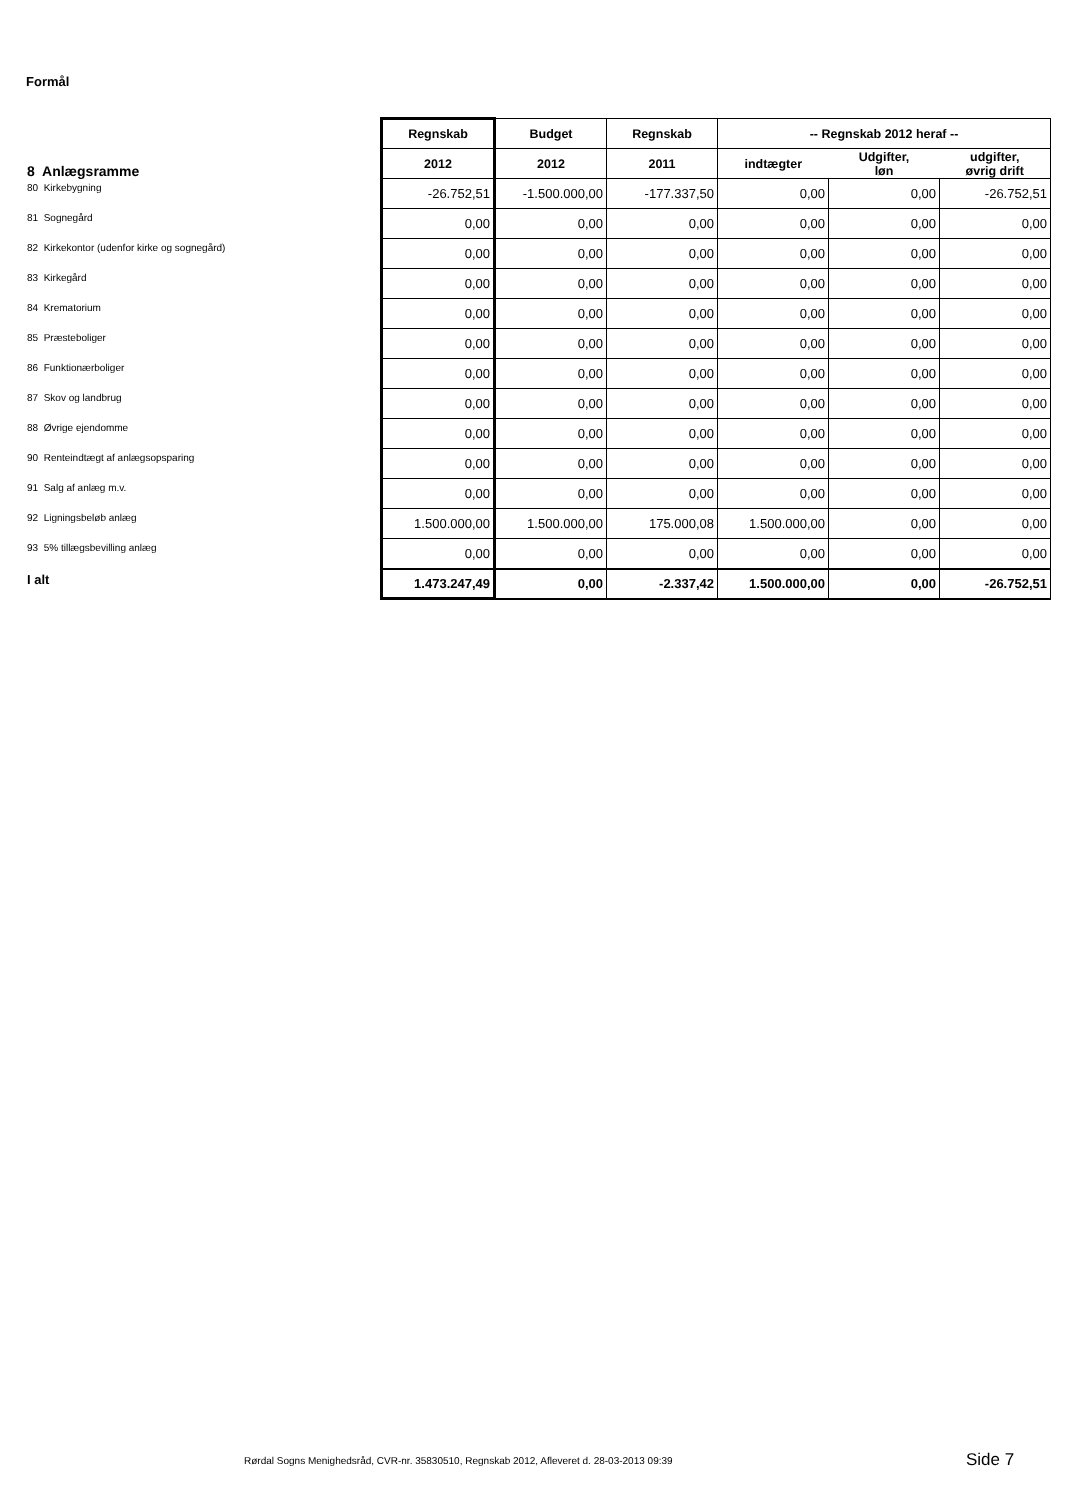Formål
| | Regnskab | Budget | Regnskab | -- Regnskab 2012 heraf -- | | |
| 8 Anlægsramme | 2012 | 2012 | 2011 | indtægter | Udgifter, løn | udgifter, øvrig drift |
| 80 Kirkebygning | -26.752,51 | -1.500.000,00 | -177.337,50 | 0,00 | 0,00 | -26.752,51 |
| 81 Sognegård | 0,00 | 0,00 | 0,00 | 0,00 | 0,00 | 0,00 |
| 82 Kirkekontor (udenfor kirke og sognegård) | 0,00 | 0,00 | 0,00 | 0,00 | 0,00 | 0,00 |
| 83 Kirkegård | 0,00 | 0,00 | 0,00 | 0,00 | 0,00 | 0,00 |
| 84 Krematorium | 0,00 | 0,00 | 0,00 | 0,00 | 0,00 | 0,00 |
| 85 Præsteboliger | 0,00 | 0,00 | 0,00 | 0,00 | 0,00 | 0,00 |
| 86 Funktionærboliger | 0,00 | 0,00 | 0,00 | 0,00 | 0,00 | 0,00 |
| 87 Skov og landbrug | 0,00 | 0,00 | 0,00 | 0,00 | 0,00 | 0,00 |
| 88 Øvrige ejendomme | 0,00 | 0,00 | 0,00 | 0,00 | 0,00 | 0,00 |
| 90 Renteindtægt af anlægsopsparing | 0,00 | 0,00 | 0,00 | 0,00 | 0,00 | 0,00 |
| 91 Salg af anlæg m.v. | 0,00 | 0,00 | 0,00 | 0,00 | 0,00 | 0,00 |
| 92 Ligningsbeløb anlæg | 1.500.000,00 | 1.500.000,00 | 175.000,08 | 1.500.000,00 | 0,00 | 0,00 |
| 93 5% tillægsbevilling anlæg | 0,00 | 0,00 | 0,00 | 0,00 | 0,00 | 0,00 |
| I alt | 1.473.247,49 | 0,00 | -2.337,42 | 1.500.000,00 | 0,00 | -26.752,51 |
Rørdal Sogns Menighedsråd, CVR-nr. 35830510, Regnskab 2012, Afleveret d. 28-03-2013 09:39
Side 7